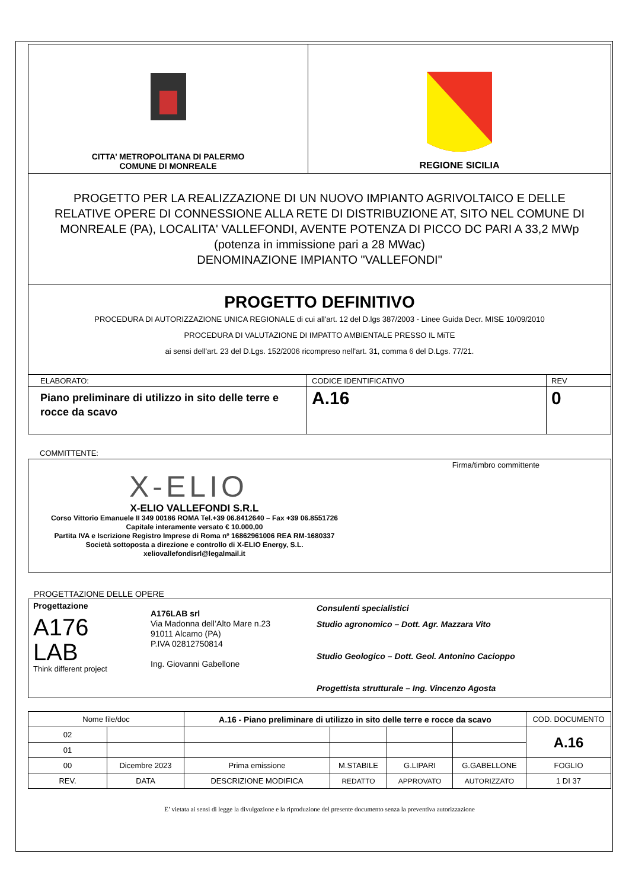| CITTA’ METROPOLITANA DI PALERMO COMUNE DI MONREALE | REGIONE SICILIA |
| PROGETTO PER LA REALIZZAZIONE DI UN NUOVO IMPIANTO AGRIVOLTAICO E DELLE RELATIVE OPERE DI CONNESSIONE ALLA RETE DI DISTRIBUZIONE AT, SITO NEL COMUNE DI MONREALE (PA), LOCALITA' VALLEFONDI, AVENTE POTENZA DI PICCO DC PARI A 33,2 MWp (potenza in immissione pari a 28 MWac) DENOMINAZIONE IMPIANTO "VALLEFONDI" |
| PROGETTO DEFINITIVO PROCEDURA DI AUTORIZZAZIONE UNICA REGIONALE di cui all'art. 12 del D.lgs 387/2003 - Linee Guida Decr. MISE 10/09/2010 PROCEDURA DI VALUTAZIONE DI IMPATTO AMBIENTALE PRESSO IL MiTE ai sensi dell'art. 23 del D.Lgs. 152/2006 ricompreso nell'art. 31, comma 6 del D.Lgs. 77/21. |
| ELABORATO: | CODICE IDENTIFICATIVO | REV |
| Piano preliminare di utilizzo in sito delle terre e rocce da scavo | A.16 | 0 |
COMMITTENTE:
| Firma/timbro committente X-ELIO X-ELIO VALLEFONDI S.R.L Corso Vittorio Emanuele II 349 00186 ROMA Tel.+39 06.8412640 – Fax +39 06.8551726 Capitale interamente versato € 10.000,00 Partita IVA e Iscrizione Registro Imprese di Roma nº 16862961006 REA RM-1680337 Società sottoposta a direzione e controllo di X-ELIO Energy, S.L. xeliovallefondisrl@legalmail.it |
PROGETTAZIONE DELLE OPERE
| Progettazione A176 LAB Think different project | A176LAB srl Via Madonna dell’Alto Mare n.23 91011 Alcamo (PA) P.IVA 02812750814 Ing. Giovanni Gabellone | Consulenti specialistici Studio agronomico – Dott. Agr. Mazzara Vito Studio Geologico – Dott. Geol. Antonino Cacioppo Progettista strutturale – Ing. Vincenzo Agosta |
| Nome file/doc | | A.16 - Piano preliminare di utilizzo in sito delle terre e rocce da scavo | | | | COD. DOCUMENTO |
| 02 | | | | | | A.16 |
| 01 | | | | | | |
| 00 | Dicembre 2023 | Prima emissione | M.STABILE | G.LIPARI | G.GABELLONE | FOGLIO |
| REV. | DATA | DESCRIZIONE MODIFICA | REDATTO | APPROVATO | AUTORIZZATO | 1 DI 37 |
E’ vietata ai sensi di legge la divulgazione e la riproduzione del presente documento senza la preventiva autorizzazione